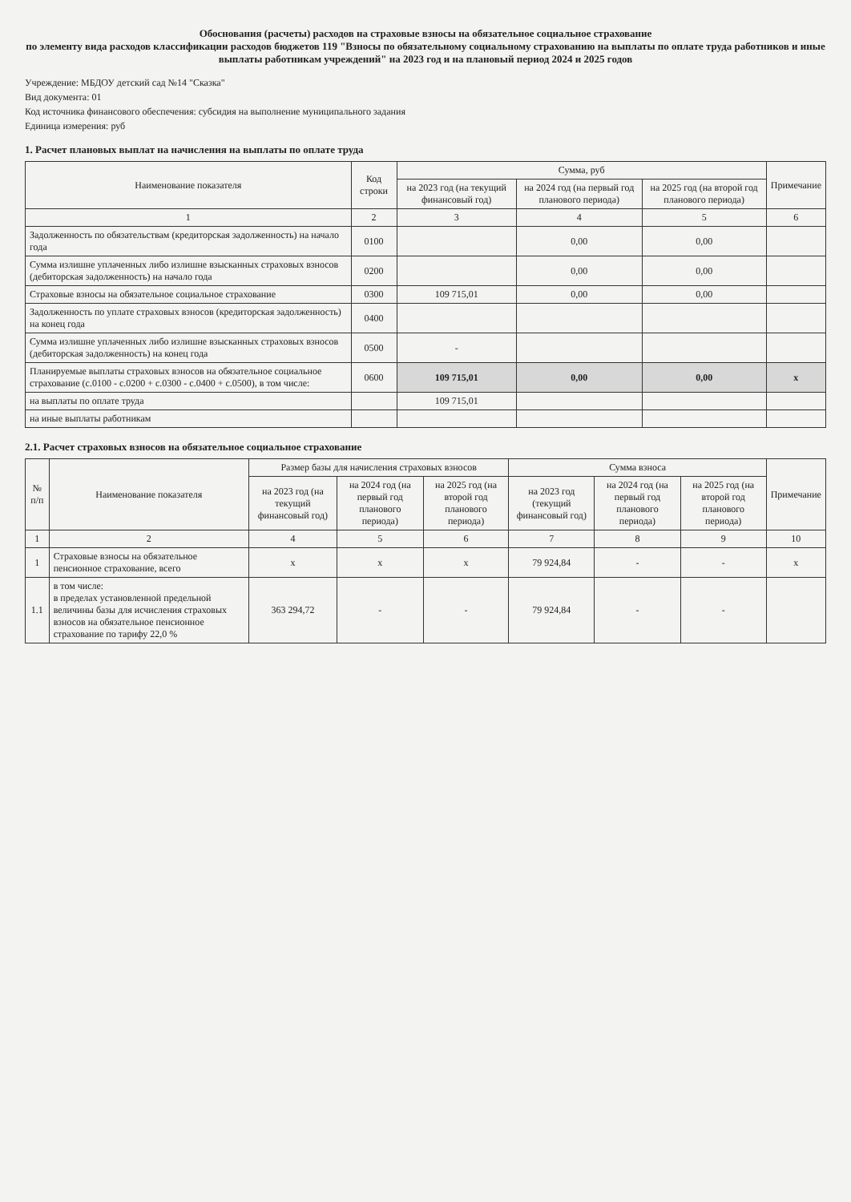Обоснования (расчеты) расходов на страховые взносы на обязательное социальное страхование
по элементу вида расходов классификации расходов бюджетов 119 "Взносы по обязательному социальному страхованию на выплаты по оплате труда работников и иные выплаты работникам учреждений" на 2023 год и на плановый период 2024 и 2025 годов
Учреждение: МБДОУ детский сад №14 "Сказка"
Вид документа: 01
Код источника финансового обеспечения: субсидия на выполнение муниципального задания
Единица измерения: руб
1. Расчет плановых выплат на начисления на выплаты по оплате труда
| Наименование показателя | Код строки | Сумма, руб | | | Примечание |
| --- | --- | --- | --- | --- | --- |
| | | на 2023 год (на текущий финансовый год) | на 2024 год (на первый год планового периода) | на 2025 год (на второй год планового периода) | |
| 1 | 2 | 3 | 4 | 5 | 6 |
| Задолженность по обязательствам (кредиторская задолженность) на начало года | 0100 | | 0,00 | 0,00 | |
| Сумма излишне уплаченных либо излишне взысканных страховых взносов (дебиторская задолженность) на начало года | 0200 | | 0,00 | 0,00 | |
| Страховые взносы на обязательное социальное страхование | 0300 | 109 715,01 | 0,00 | 0,00 | |
| Задолженность по уплате страховых взносов (кредиторская задолженность) на конец года | 0400 | | | | |
| Сумма излишне уплаченных либо излишне взысканных страховых взносов (дебиторская задолженность) на конец года | 0500 | - | | | |
| Планируемые выплаты страховых взносов на обязательное социальное страхование (с.0100 - с.0200 + с.0300 - с.0400 + с.0500), в том числе: | 0600 | 109 715,01 | 0,00 | 0,00 | x |
| на выплаты по оплате труда | | 109 715,01 | | | |
| на иные выплаты работникам | | | | | |
2.1. Расчет страховых взносов на обязательное социальное страхование
| № п/п | Наименование показателя | Размер базы для начисления страховых взносов | | | Сумма взноса | | | Примечание |
| --- | --- | --- | --- | --- | --- | --- | --- | --- |
| | | на 2023 год (на текущий финансовый год) | на 2024 год (на первый год планового периода) | на 2025 год (на второй год планового периода) | на 2023 год (текущий финансовый год) | на 2024 год (на первый год планового периода) | на 2025 год (на второй год планового периода) | |
| 1 | 2 | 4 | 5 | 6 | 7 | 8 | 9 | 10 |
| 1 | Страховые взносы на обязательное пенсионное страхование, всего | x | x | x | 79 924,84 | - | - | x |
| 1.1 | в том числе: в пределах установленной предельной величины базы для исчисления страховых взносов на обязательное пенсионное страхование по тарифу 22,0 % | 363 294,72 | - | - | 79 924,84 | - | - | |